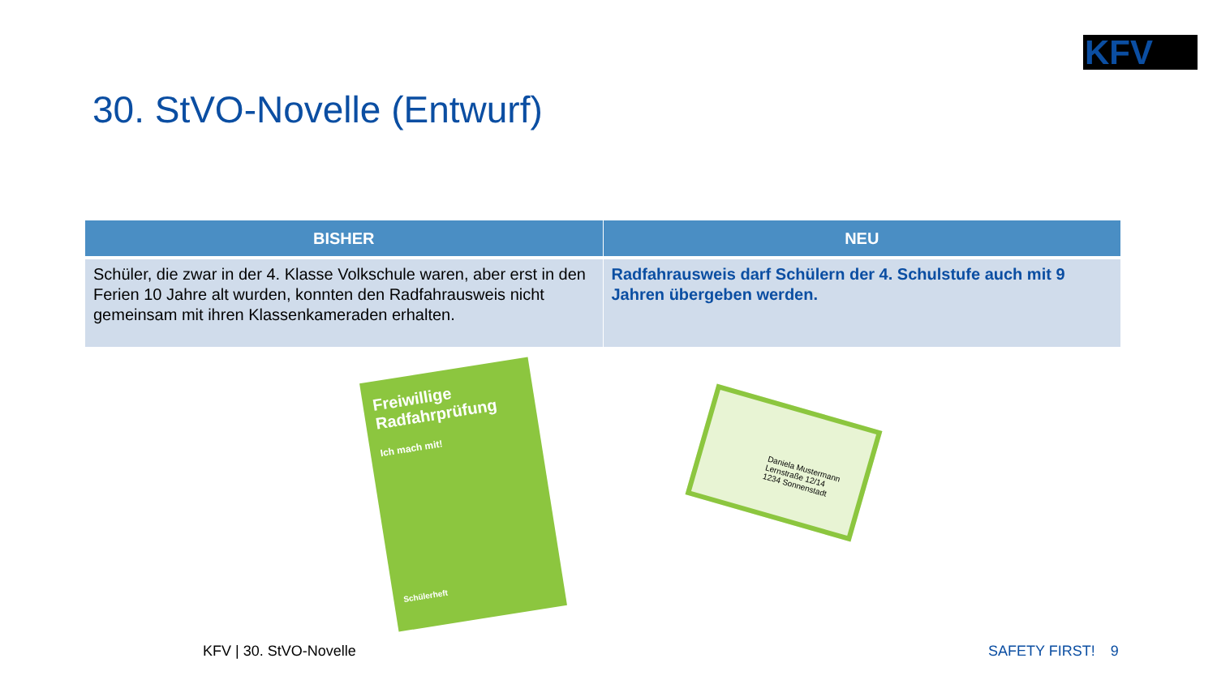KFV
30. StVO-Novelle (Entwurf)
| BISHER | NEU |
| --- | --- |
| Schüler, die zwar in der 4. Klasse Volkschule waren, aber erst in den Ferien 10 Jahre alt wurden, konnten den Radfahrausweis nicht gemeinsam mit ihren Klassenkameraden erhalten. | Radfahrausweis darf Schülern der 4. Schulstufe auch mit 9 Jahren übergeben werden. |
Freiwillige Radfahrprüfung
Ich mach mit!
Schülerheft
Daniela Mustermann
Lernstraße 12/14
1234 Sonnenstadt
KFV | 30. StVO-Novelle SAFETY FIRST! 9